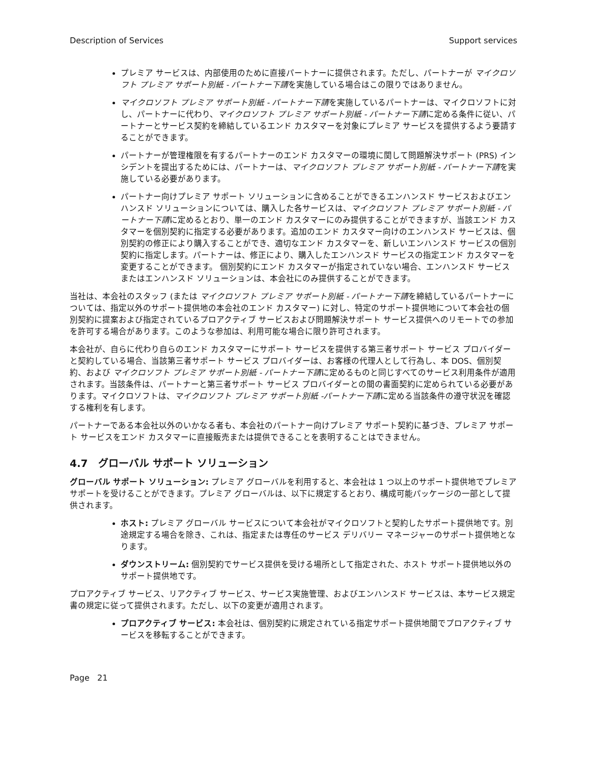Description of Services Support services
プレミア サービスは、内部使用のために直接パートナーに提供されます。ただし、パートナーが マイクロソフト プレミア サポート別紙 - パートナー下請を実施している場合はこの限りではありません。
マイクロソフト プレミア サポート別紙 - パートナー下請を実施しているパートナーは、マイクロソフトに対し、パートナーに代わり、マイクロソフト プレミア サポート別紙 - パートナー下請に定める条件に従い、パートナーとサービス契約を締結しているエンド カスタマーを対象にプレミア サービスを提供するよう要請することができます。
パートナーが管理権限を有するパートナーのエンド カスタマーの環境に関して問題解決サポート (PRS) インシデントを提出するためには、パートナーは、マイクロソフト プレミア サポート別紙 - パートナー下請を実施している必要があります。
パートナー向けプレミア サポート ソリューションに含めることができるエンハンスド サービスおよびエンハンスド ソリューションについては、購入した各サービスは、マイクロソフト プレミア サポート別紙 - パートナー下請に定めるとおり、単一のエンド カスタマーにのみ提供することができますが、当該エンド カスタマーを個別契約に指定する必要があります。追加のエンド カスタマー向けのエンハンスド サービスは、個別契約の修正により購入することができ、適切なエンド カスタマーを、新しいエンハンスド サービスの個別契約に指定します。パートナーは、修正により、購入したエンハンスド サービスの指定エンド カスタマーを変更することができます。 個別契約にエンド カスタマーが指定されていない場合、エンハンスド サービスまたはエンハンスド ソリューションは、本会社にのみ提供することができます。
当社は、本会社のスタッフ (または マイクロソフト プレミア サポート別紙 - パートナー下請を締結しているパートナーについては、指定以外のサポート提供地の本会社のエンド カスタマー) に対し、特定のサポート提供地について本会社の個別契約に提案および指定されているプロアクティブ サービスおよび問題解決サポート サービス提供へのリモートでの参加を許可する場合があります。このような参加は、利用可能な場合に限り許可されます。
本会社が、自らに代わり自らのエンド カスタマーにサポート サービスを提供する第三者サポート サービス プロバイダーと契約している場合、当該第三者サポート サービス プロバイダーは、お客様の代理人として行為し、本 DOS、個別契約、および マイクロソフト プレミア サポート別紙 - パートナー下請に定めるものと同じすべてのサービス利用条件が適用されます。当該条件は、パートナーと第三者サポート サービス プロバイダーとの間の書面契約に定められている必要があります。マイクロソフトは、マイクロソフト プレミア サポート別紙 -パートナー下請に定める当該条件の遵守状況を確認する権利を有します。
パートナーである本会社以外のいかなる者も、本会社のパートナー向けプレミア サポート契約に基づき、プレミア サポート サービスをエンド カスタマーに直接販売または提供できることを表明することはできません。
4.7 グローバル サポート ソリューション
グローバル サポート ソリューション: プレミア グローバルを利用すると、本会社は 1 つ以上のサポート提供地でプレミア サポートを受けることができます。プレミア グローバルは、以下に規定するとおり、構成可能パッケージの一部として提供されます。
ホスト: プレミア グローバル サービスについて本会社がマイクロソフトと契約したサポート提供地です。別途規定する場合を除き、これは、指定または専任のサービス デリバリー マネージャーのサポート提供地となります。
ダウンストリーム: 個別契約でサービス提供を受ける場所として指定された、ホスト サポート提供地以外のサポート提供地です。
プロアクティブ サービス、リアクティブ サービス、サービス実施管理、およびエンハンスド サービスは、本サービス規定書の規定に従って提供されます。ただし、以下の変更が適用されます。
プロアクティブ サービス: 本会社は、個別契約に規定されている指定サポート提供地間でプロアクティブ サービスを移転することができます。
Page 21